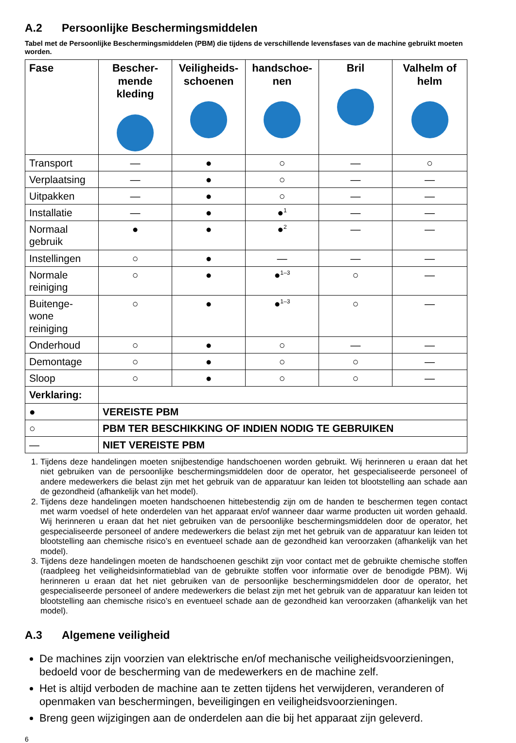A.2 Persoonlijke Beschermingsmiddelen
Tabel met de Persoonlijke Beschermingsmiddelen (PBM) die tijdens de verschillende levensfases van de machine gebruikt moeten worden.
| Fase | Bescher-mende kleding | Veiligheids-schoenen | handschoe-nen | Bril | Valhelm of helm |
| --- | --- | --- | --- | --- | --- |
| Transport | — | ● | ○ | — | ○ |
| Verplaatsing | — | ● | ○ | — | — |
| Uitpakken | — | ● | ○ | — | — |
| Installatie | — | ● | ●<sup>1</sup> | — | — |
| Normaal gebruik | ● | ● | ●<sup>2</sup> | — | — |
| Instellingen | ○ | ● | — | — | — |
| Normale reiniging | ○ | ● | ●<sup>1–3</sup> | ○ | — |
| Buitenge-wone reiniging | ○ | ● | ●<sup>1–3</sup> | ○ | — |
| Onderhoud | ○ | ● | ○ | — | — |
| Demontage | ○ | ● | ○ | ○ | — |
| Sloop | ○ | ● | ○ | ○ | — |
| Verklaring: | | | | | |
| ● | VEREISTE PBM | | | | |
| ○ | PBM TER BESCHIKKING OF INDIEN NODIG TE GEBRUIKEN | | | | |
| — | NIET VEREISTE PBM | | | | |
1. Tijdens deze handelingen moeten snijbestendige handschoenen worden gebruikt. Wij herinneren u eraan dat het niet gebruiken van de persoonlijke beschermingsmiddelen door de operator, het gespecialiseerde personeel of andere medewerkers die belast zijn met het gebruik van de apparatuur kan leiden tot blootstelling aan schade aan de gezondheid (afhankelijk van het model).
2. Tijdens deze handelingen moeten handschoenen hittebestendig zijn om de handen te beschermen tegen contact met warm voedsel of hete onderdelen van het apparaat en/of wanneer daar warme producten uit worden gehaald. Wij herinneren u eraan dat het niet gebruiken van de persoonlijke beschermingsmiddelen door de operator, het gespecialiseerde personeel of andere medewerkers die belast zijn met het gebruik van de apparatuur kan leiden tot blootstelling aan chemische risico’s en eventueel schade aan de gezondheid kan veroorzaken (afhankelijk van het model).
3. Tijdens deze handelingen moeten de handschoenen geschikt zijn voor contact met de gebruikte chemische stoffen (raadpleeg het veiligheidsinformatieblad van de gebruikte stoffen voor informatie over de benodigde PBM). Wij herinneren u eraan dat het niet gebruiken van de persoonlijke beschermingsmiddelen door de operator, het gespecialiseerde personeel of andere medewerkers die belast zijn met het gebruik van de apparatuur kan leiden tot blootstelling aan chemische risico’s en eventueel schade aan de gezondheid kan veroorzaken (afhankelijk van het model).
A.3 Algemene veiligheid
De machines zijn voorzien van elektrische en/of mechanische veiligheidsvoorzieningen, bedoeld voor de bescherming van de medewerkers en de machine zelf.
Het is altijd verboden de machine aan te zetten tijdens het verwijderen, veranderen of openmaken van beschermingen, beveiligingen en veiligheidsvoorzieningen.
Breng geen wijzigingen aan de onderdelen aan die bij het apparaat zijn geleverd.
6